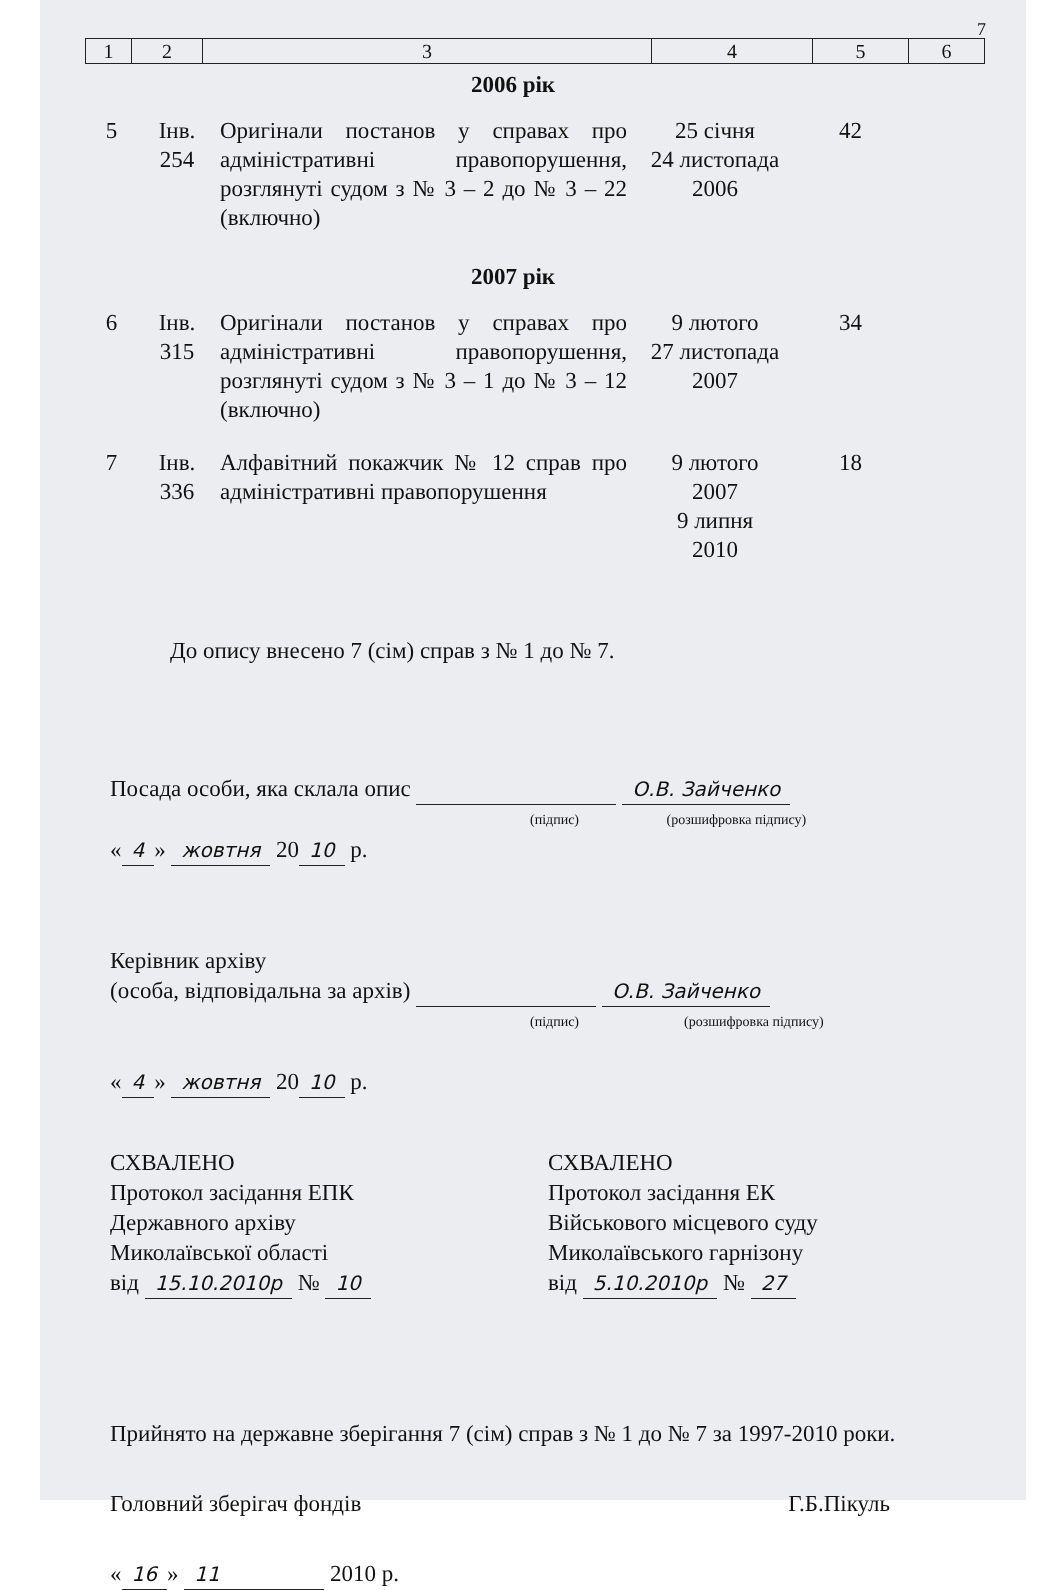7
| 1 | 2 | 3 | 4 | 5 | 6 |
2006 рік
| 5 | Інв. 254 | Оригінали постанов у справах про адміністративні правопорушення, розглянуті судом з № 3 – 2 до № 3 – 22 (включно) | 25 січня 24 листопада 2006 | 42 | |
2007 рік
| 6 | Інв. 315 | Оригінали постанов у справах про адміністративні правопорушення, розглянуті судом з № 3 – 1 до № 3 – 12 (включно) | 9 лютого 27 листопада 2007 | 34 | |
| 7 | Інв. 336 | Алфавітний покажчик № 12 справ про адміністративні правопорушення | 9 лютого 2007 9 липня 2010 | 18 | |
До опису внесено 7 (сім) справ з № 1 до № 7.
Посада особи, яка склала опис О.В. Зайченко
(підпис) (розшифровка підпису)
« 4 » жовтня 20 10 р.
Керівник архіву
(особа, відповідальна за архів) О.В. Зайченко
(підпис) (розшифровка підпису)
« 4 » жовтня 20 10 р.
СХВАЛЕНО
Протокол засідання ЕПК
Державного архіву
Миколаївської області
від 15.10.2010р № 10
СХВАЛЕНО
Протокол засідання ЕК
Військового місцевого суду
Миколаївського гарнізону
від 5.10.2010р № 27
Прийнято на державне зберігання 7 (сім) справ з № 1 до № 7 за 1997-2010 роки.
Головний зберігач фондів Г.Б.Пікуль
« 16 » 11 2010 р.